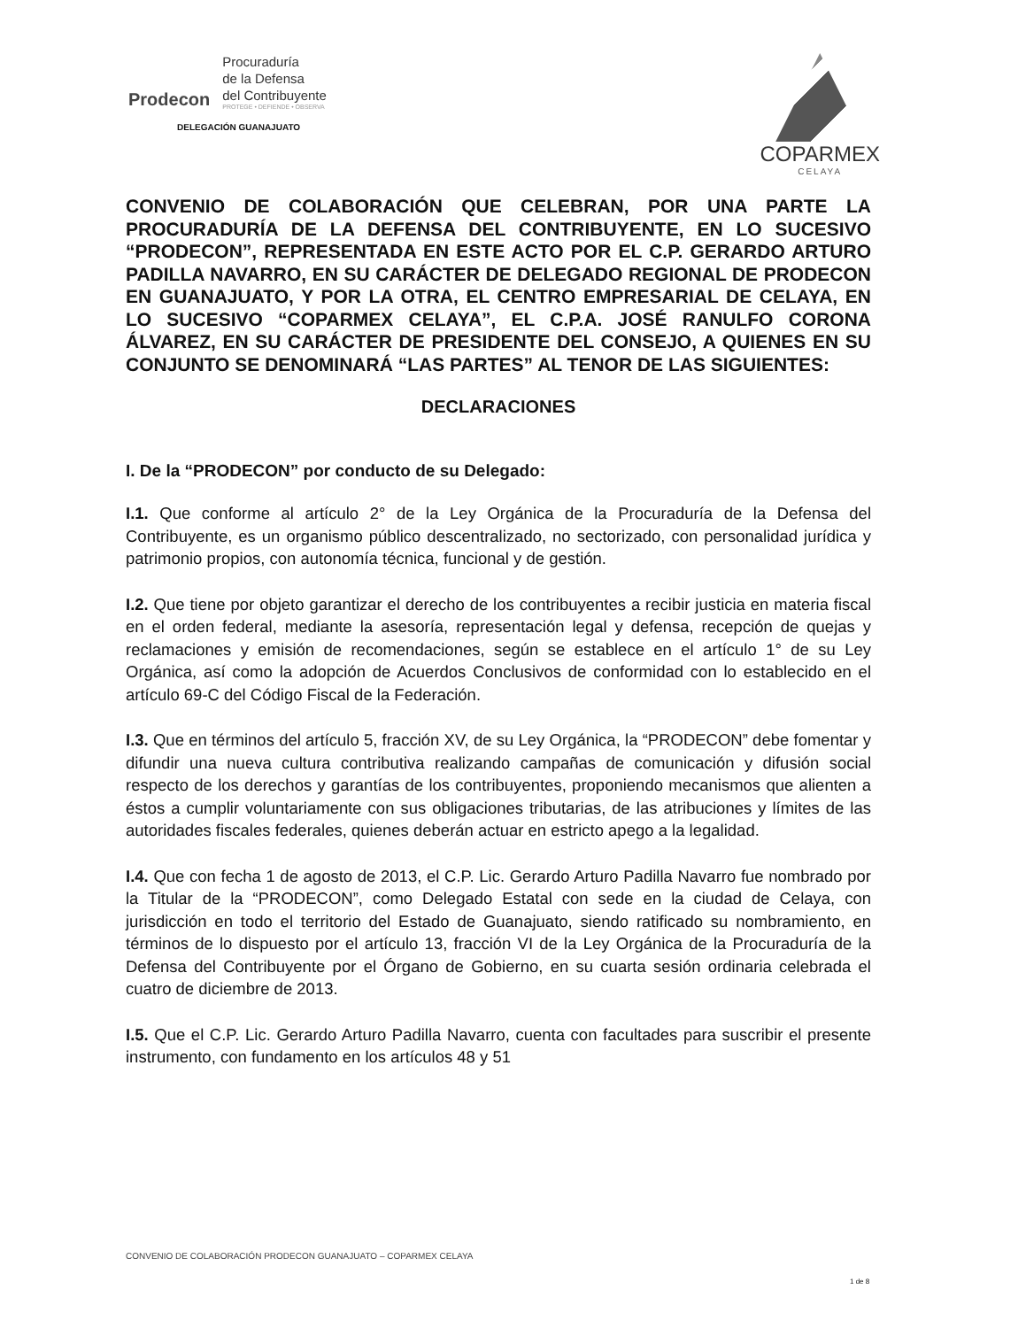Prodecon
Procuraduría
de la Defensa
del Contribuyente
PROTEGE • DEFIENDE • OBSERVA
DELEGACIÓN GUANAJUATO
COPARMEX
CELAYA
CONVENIO DE COLABORACIÓN QUE CELEBRAN, POR UNA PARTE LA PROCURADURÍA DE LA DEFENSA DEL CONTRIBUYENTE, EN LO SUCESIVO “PRODECON”, REPRESENTADA EN ESTE ACTO POR EL C.P. GERARDO ARTURO PADILLA NAVARRO, EN SU CARÁCTER DE DELEGADO REGIONAL DE PRODECON EN GUANAJUATO, Y POR LA OTRA, EL CENTRO EMPRESARIAL DE CELAYA, EN LO SUCESIVO “COPARMEX CELAYA”, EL C.P.A. JOSÉ RANULFO CORONA ÁLVAREZ, EN SU CARÁCTER DE PRESIDENTE DEL CONSEJO, A QUIENES EN SU CONJUNTO SE DENOMINARÁ “LAS PARTES” AL TENOR DE LAS SIGUIENTES:
DECLARACIONES
I. De la “PRODECON” por conducto de su Delegado:
I.1. Que conforme al artículo 2° de la Ley Orgánica de la Procuraduría de la Defensa del Contribuyente, es un organismo público descentralizado, no sectorizado, con personalidad jurídica y patrimonio propios, con autonomía técnica, funcional y de gestión.
I.2. Que tiene por objeto garantizar el derecho de los contribuyentes a recibir justicia en materia fiscal en el orden federal, mediante la asesoría, representación legal y defensa, recepción de quejas y reclamaciones y emisión de recomendaciones, según se establece en el artículo 1° de su Ley Orgánica, así como la adopción de Acuerdos Conclusivos de conformidad con lo establecido en el artículo 69-C del Código Fiscal de la Federación.
I.3. Que en términos del artículo 5, fracción XV, de su Ley Orgánica, la “PRODECON” debe fomentar y difundir una nueva cultura contributiva realizando campañas de comunicación y difusión social respecto de los derechos y garantías de los contribuyentes, proponiendo mecanismos que alienten a éstos a cumplir voluntariamente con sus obligaciones tributarias, de las atribuciones y límites de las autoridades fiscales federales, quienes deberán actuar en estricto apego a la legalidad.
I.4. Que con fecha 1 de agosto de 2013, el C.P. Lic. Gerardo Arturo Padilla Navarro fue nombrado por la Titular de la “PRODECON”, como Delegado Estatal con sede en la ciudad de Celaya, con jurisdicción en todo el territorio del Estado de Guanajuato, siendo ratificado su nombramiento, en términos de lo dispuesto por el artículo 13, fracción VI de la Ley Orgánica de la Procuraduría de la Defensa del Contribuyente por el Órgano de Gobierno, en su cuarta sesión ordinaria celebrada el cuatro de diciembre de 2013.
I.5. Que el C.P. Lic. Gerardo Arturo Padilla Navarro, cuenta con facultades para suscribir el presente instrumento, con fundamento en los artículos 48 y 51
CONVENIO DE COLABORACIÓN PRODECON GUANAJUATO – COPARMEX CELAYA
1 de 8